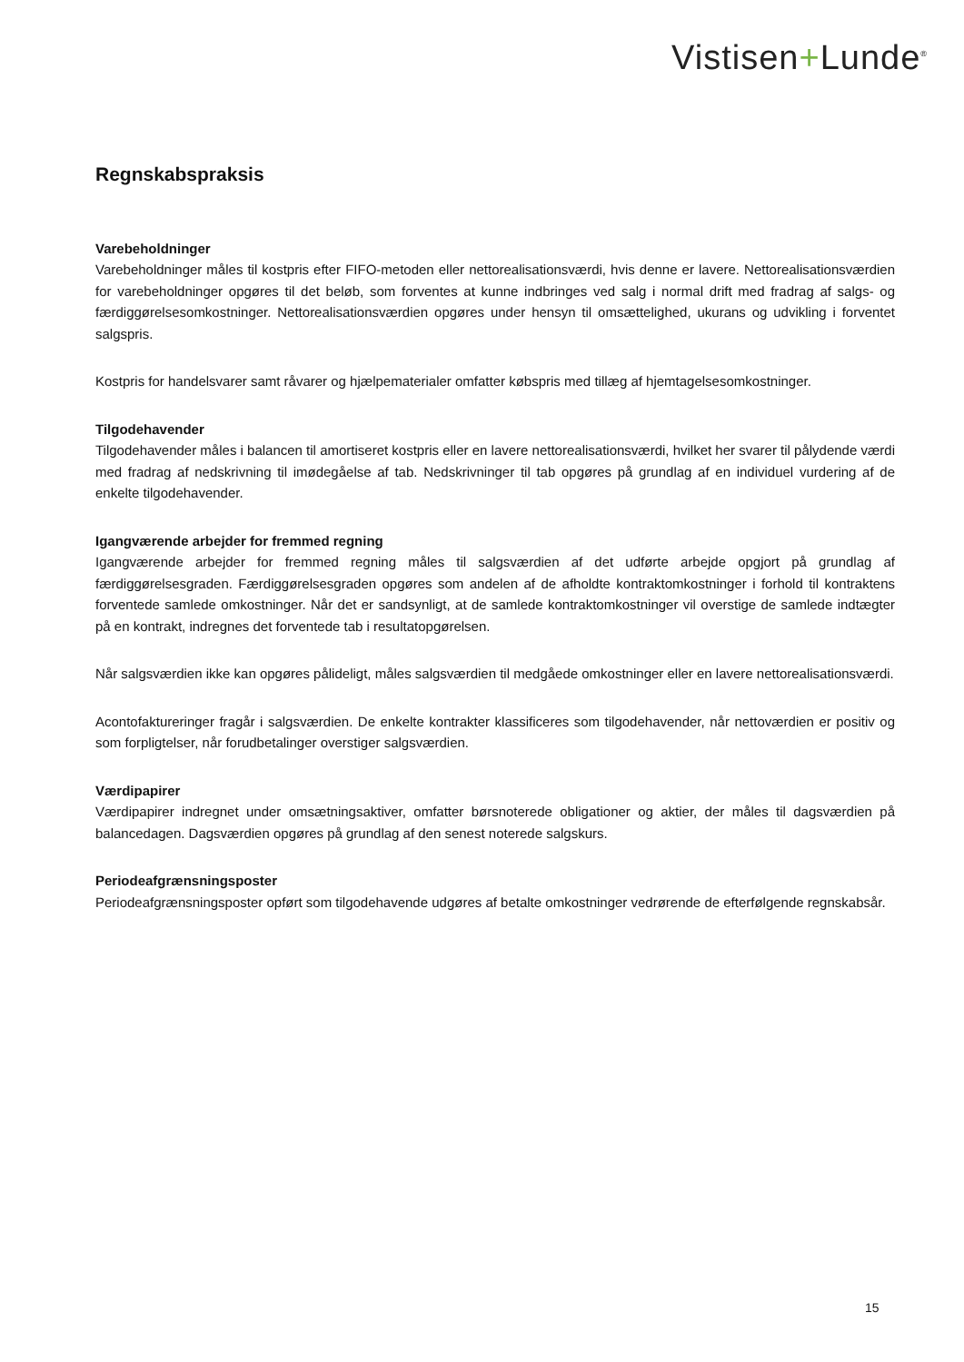Vistisen+Lunde<sup>®</sup>
Regnskabspraksis
Varebeholdninger
Varebeholdninger måles til kostpris efter FIFO-metoden eller nettorealisationsværdi, hvis denne er lavere. Nettorealisationsværdien for varebeholdninger opgøres til det beløb, som forventes at kunne indbringes ved salg i normal drift med fradrag af salgs- og færdiggørelsesomkostninger. Nettorealisationsværdien opgøres under hensyn til omsættelighed, ukurans og udvikling i forventet salgspris.
Kostpris for handelsvarer samt råvarer og hjælpematerialer omfatter købspris med tillæg af hjemtagelsesomkostninger.
Tilgodehavender
Tilgodehavender måles i balancen til amortiseret kostpris eller en lavere nettorealisationsværdi, hvilket her svarer til pålydende værdi med fradrag af nedskrivning til imødegåelse af tab. Nedskrivninger til tab opgøres på grundlag af en individuel vurdering af de enkelte tilgodehavender.
Igangværende arbejder for fremmed regning
Igangværende arbejder for fremmed regning måles til salgsværdien af det udførte arbejde opgjort på grundlag af færdiggørelsesgraden. Færdiggørelsesgraden opgøres som andelen af de afholdte kontraktomkostninger i forhold til kontraktens forventede samlede omkostninger. Når det er sandsynligt, at de samlede kontraktomkostninger vil overstige de samlede indtægter på en kontrakt, indregnes det forventede tab i resultatopgørelsen.
Når salgsværdien ikke kan opgøres pålideligt, måles salgsværdien til medgåede omkostninger eller en lavere nettorealisationsværdi.
Acontofaktureringer fragår i salgsværdien. De enkelte kontrakter klassificeres som tilgodehavender, når nettoværdien er positiv og som forpligtelser, når forudbetalinger overstiger salgsværdien.
Værdipapirer
Værdipapirer indregnet under omsætningsaktiver, omfatter børsnoterede obligationer og aktier, der måles til dagsværdien på balancedagen. Dagsværdien opgøres på grundlag af den senest noterede salgskurs.
Periodeafgrænsningsposter
Periodeafgrænsningsposter opført som tilgodehavende udgøres af betalte omkostninger vedrørende de efterfølgende regnskabsår.
15